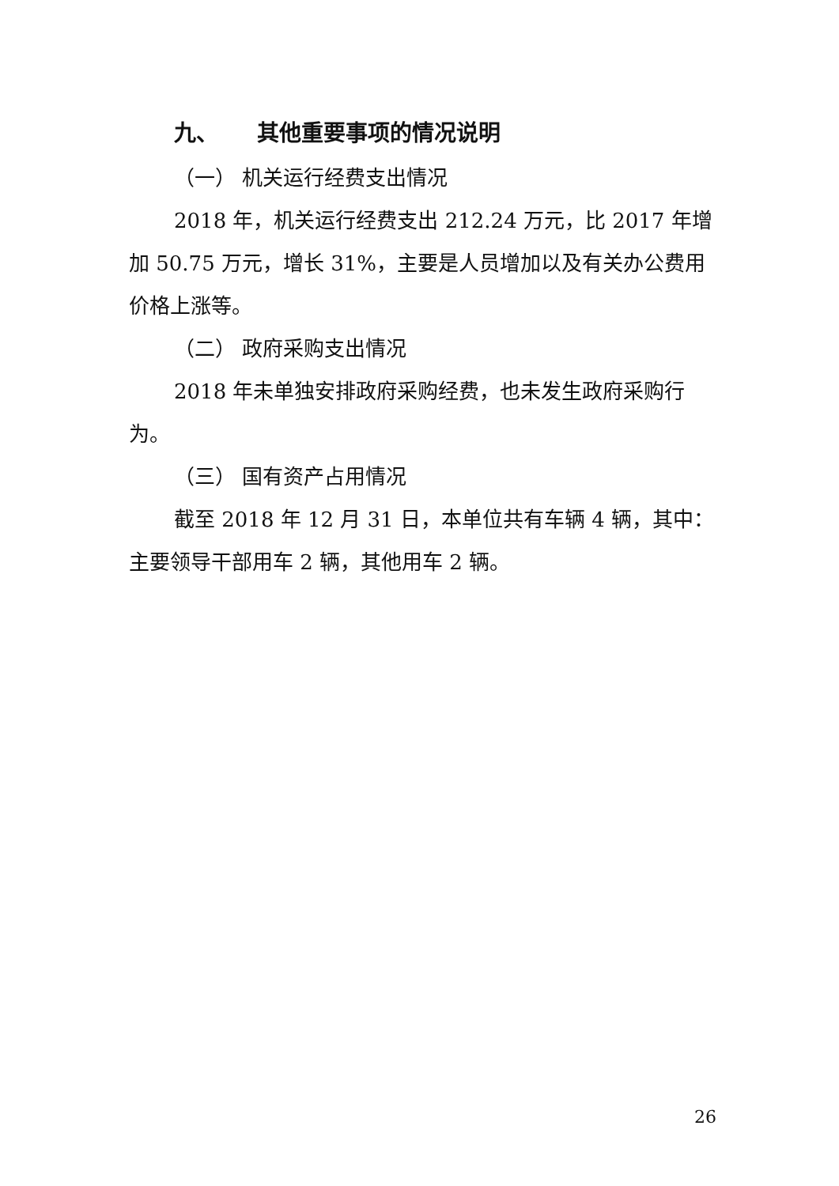九、 其他重要事项的情况说明
（一） 机关运行经费支出情况
2018 年，机关运行经费支出 212.24 万元，比 2017 年增加 50.75 万元，增长 31%，主要是人员增加以及有关办公费用价格上涨等。
（二） 政府采购支出情况
2018 年未单独安排政府采购经费，也未发生政府采购行为。
（三） 国有资产占用情况
截至 2018 年 12 月 31 日，本单位共有车辆 4 辆，其中：主要领导干部用车 2 辆，其他用车 2 辆。
26